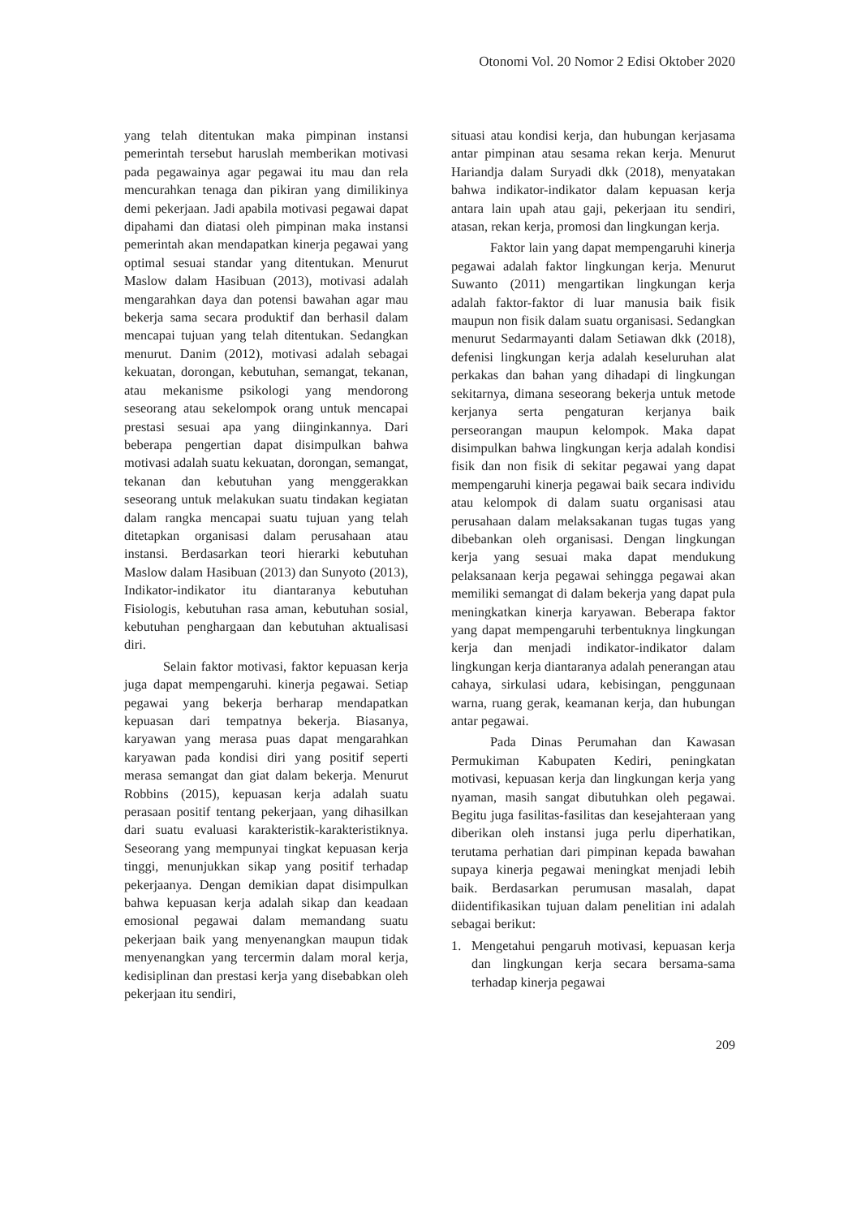Otonomi Vol. 20 Nomor 2 Edisi Oktober 2020
yang telah ditentukan maka pimpinan instansi pemerintah tersebut haruslah memberikan motivasi pada pegawainya agar pegawai itu mau dan rela mencurahkan tenaga dan pikiran yang dimilikinya demi pekerjaan. Jadi apabila motivasi pegawai dapat dipahami dan diatasi oleh pimpinan maka instansi pemerintah akan mendapatkan kinerja pegawai yang optimal sesuai standar yang ditentukan. Menurut Maslow dalam Hasibuan (2013), motivasi adalah mengarahkan daya dan potensi bawahan agar mau bekerja sama secara produktif dan berhasil dalam mencapai tujuan yang telah ditentukan. Sedangkan menurut. Danim (2012), motivasi adalah sebagai kekuatan, dorongan, kebutuhan, semangat, tekanan, atau mekanisme psikologi yang mendorong seseorang atau sekelompok orang untuk mencapai prestasi sesuai apa yang diinginkannya. Dari beberapa pengertian dapat disimpulkan bahwa motivasi adalah suatu kekuatan, dorongan, semangat, tekanan dan kebutuhan yang menggerakkan seseorang untuk melakukan suatu tindakan kegiatan dalam rangka mencapai suatu tujuan yang telah ditetapkan organisasi dalam perusahaan atau instansi. Berdasarkan teori hierarki kebutuhan Maslow dalam Hasibuan (2013) dan Sunyoto (2013), Indikator-indikator itu diantaranya kebutuhan Fisiologis, kebutuhan rasa aman, kebutuhan sosial, kebutuhan penghargaan dan kebutuhan aktualisasi diri.
Selain faktor motivasi, faktor kepuasan kerja juga dapat mempengaruhi. kinerja pegawai. Setiap pegawai yang bekerja berharap mendapatkan kepuasan dari tempatnya bekerja. Biasanya, karyawan yang merasa puas dapat mengarahkan karyawan pada kondisi diri yang positif seperti merasa semangat dan giat dalam bekerja. Menurut Robbins (2015), kepuasan kerja adalah suatu perasaan positif tentang pekerjaan, yang dihasilkan dari suatu evaluasi karakteristik-karakteristiknya. Seseorang yang mempunyai tingkat kepuasan kerja tinggi, menunjukkan sikap yang positif terhadap pekerjaanya. Dengan demikian dapat disimpulkan bahwa kepuasan kerja adalah sikap dan keadaan emosional pegawai dalam memandang suatu pekerjaan baik yang menyenangkan maupun tidak menyenangkan yang tercermin dalam moral kerja, kedisiplinan dan prestasi kerja yang disebabkan oleh pekerjaan itu sendiri,
situasi atau kondisi kerja, dan hubungan kerjasama antar pimpinan atau sesama rekan kerja. Menurut Hariandja dalam Suryadi dkk (2018), menyatakan bahwa indikator-indikator dalam kepuasan kerja antara lain upah atau gaji, pekerjaan itu sendiri, atasan, rekan kerja, promosi dan lingkungan kerja.
Faktor lain yang dapat mempengaruhi kinerja pegawai adalah faktor lingkungan kerja. Menurut Suwanto (2011) mengartikan lingkungan kerja adalah faktor-faktor di luar manusia baik fisik maupun non fisik dalam suatu organisasi. Sedangkan menurut Sedarmayanti dalam Setiawan dkk (2018), defenisi lingkungan kerja adalah keseluruhan alat perkakas dan bahan yang dihadapi di lingkungan sekitarnya, dimana seseorang bekerja untuk metode kerjanya serta pengaturan kerjanya baik perseorangan maupun kelompok. Maka dapat disimpulkan bahwa lingkungan kerja adalah kondisi fisik dan non fisik di sekitar pegawai yang dapat mempengaruhi kinerja pegawai baik secara individu atau kelompok di dalam suatu organisasi atau perusahaan dalam melaksakanan tugas tugas yang dibebankan oleh organisasi. Dengan lingkungan kerja yang sesuai maka dapat mendukung pelaksanaan kerja pegawai sehingga pegawai akan memiliki semangat di dalam bekerja yang dapat pula meningkatkan kinerja karyawan. Beberapa faktor yang dapat mempengaruhi terbentuknya lingkungan kerja dan menjadi indikator-indikator dalam lingkungan kerja diantaranya adalah penerangan atau cahaya, sirkulasi udara, kebisingan, penggunaan warna, ruang gerak, keamanan kerja, dan hubungan antar pegawai.
Pada Dinas Perumahan dan Kawasan Permukiman Kabupaten Kediri, peningkatan motivasi, kepuasan kerja dan lingkungan kerja yang nyaman, masih sangat dibutuhkan oleh pegawai. Begitu juga fasilitas-fasilitas dan kesejahteraan yang diberikan oleh instansi juga perlu diperhatikan, terutama perhatian dari pimpinan kepada bawahan supaya kinerja pegawai meningkat menjadi lebih baik. Berdasarkan perumusan masalah, dapat diidentifikasikan tujuan dalam penelitian ini adalah sebagai berikut:
1. Mengetahui pengaruh motivasi, kepuasan kerja dan lingkungan kerja secara bersama-sama terhadap kinerja pegawai
209